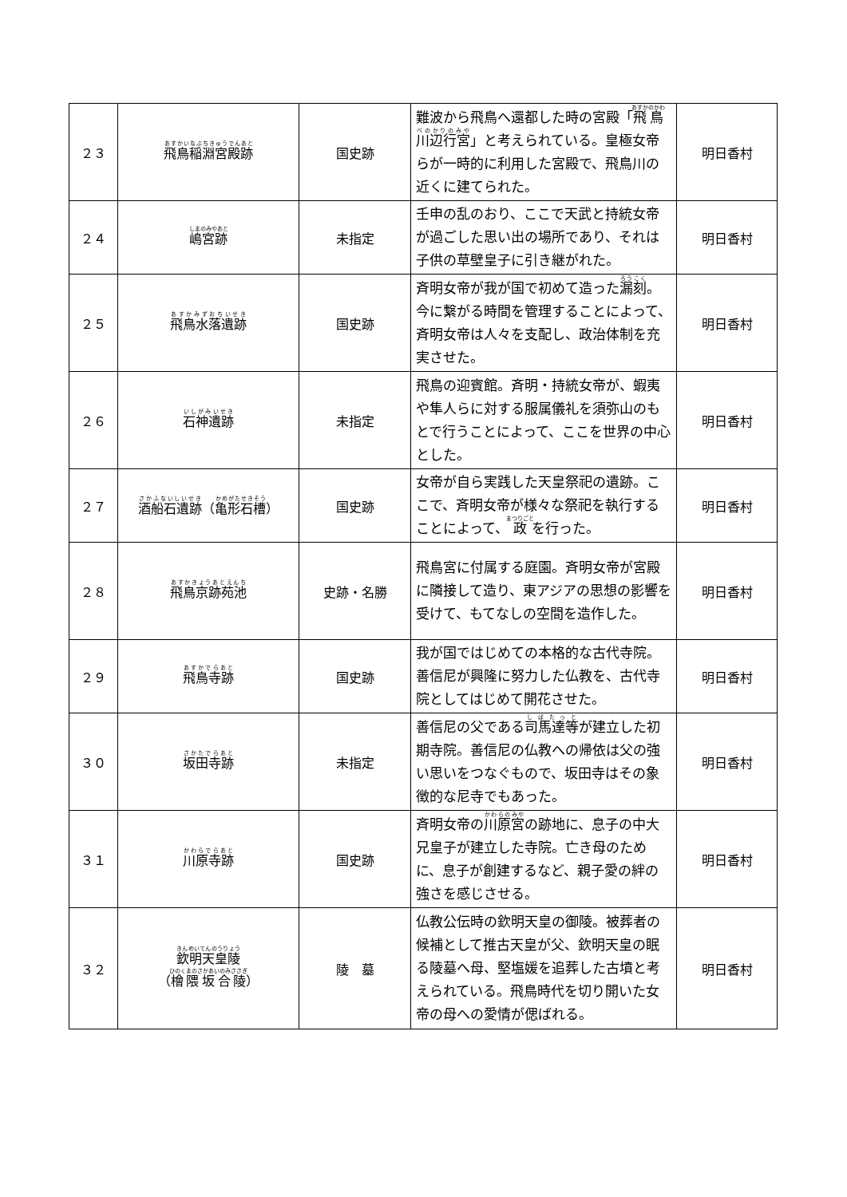| ２３ | 飛鳥稲淵宮殿跡 | 国史跡 | 難波から飛鳥へ還都した時の宮殿「 飛鳥川辺行宮 」と考えられている。皇極女帝らが一時的に利用した宮殿で、飛鳥川の近くに建てられた。 | 明日香村 |
| ２４ | 嶋宮跡 | 未指定 | 壬申の乱のおり、ここで天武と持統女帝が過ごした思い出の場所であり、それは子供の草壁皇子に引き継がれた。 | 明日香村 |
| ２５ | 飛鳥水落遺跡 | 国史跡 | 斉明女帝が我が国で初めて造った 漏刻 。今に繋がる時間を管理することによって、斉明女帝は人々を支配し、政治体制を充実させた。 | 明日香村 |
| ２６ | 石神遺跡 | 未指定 | 飛鳥の迎賓館。斉明・持統女帝が、蝦夷や隼人らに対する服属儀礼を須弥山のもとで行うことによって、ここを世界の中心とした。 | 明日香村 |
| ２７ | 酒船石遺跡 （ 亀形石槽 ） | 国史跡 | 女帝が自ら実践した天皇祭祀の遺跡。ここで、斉明女帝が様々な祭祀を執行することによって、 政 を行った。 | 明日香村 |
| ２８ | 飛鳥京跡苑池 | 史跡・名勝 | 飛鳥宮に付属する庭園。斉明女帝が宮殿に隣接して造り、東アジアの思想の影響を受けて、もてなしの空間を造作した。 | 明日香村 |
| ２９ | 飛鳥寺跡 | 国史跡 | 我が国ではじめての本格的な古代寺院。善信尼が興隆に努力した仏教を、古代寺院としてはじめて開花させた。 | 明日香村 |
| ３０ | 坂田寺跡 | 未指定 | 善信尼の父である 司馬達等 が建立した初期寺院。善信尼の仏教への帰依は父の強い思いをつなぐもので、坂田寺はその象徴的な尼寺でもあった。 | 明日香村 |
| ３１ | 川原寺跡 | 国史跡 | 斉明女帝の 川原宮 の跡地に、息子の中大兄皇子が建立した寺院。亡き母のために、息子が創建するなど、親子愛の絆の強さを感じさせる。 | 明日香村 |
| ３２ | 欽明天皇陵 （ 檜隈坂合陵 ） | 陵 墓 | 仏教公伝時の欽明天皇の御陵。被葬者の候補として推古天皇が父、欽明天皇の眠る陵墓へ母、堅塩媛を追葬した古墳と考えられている。飛鳥時代を切り開いた女帝の母への愛情が偲ばれる。 | 明日香村 |